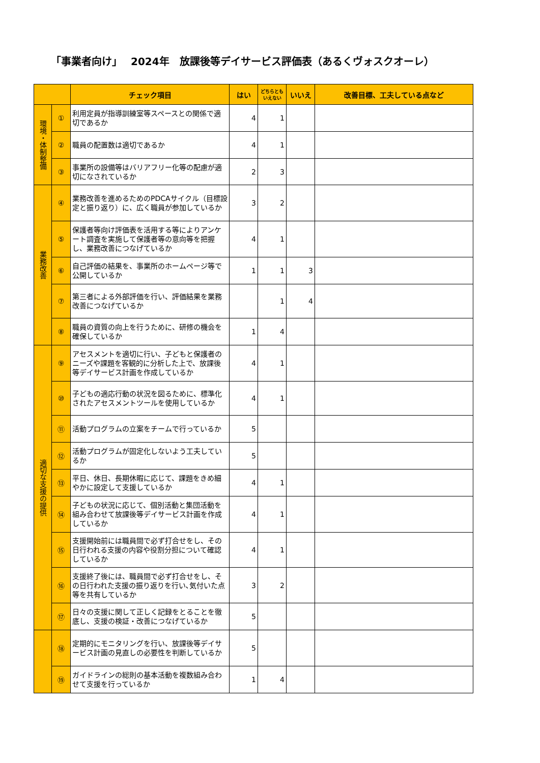「事業者向け」　 2024年　放課後等デイサービス評価表（あるくヴォスクオーレ）
| | | チェック項目 | はい | どちらとも いえない | いいえ | 改善目標、工夫している点など |
| --- | --- | --- | --- | --- | --- | --- |
| 環境・体制整備 | ① | 利用定員が指導訓練室等スペースとの関係で適切であるか | 4 | 1 | | |
| | ② | 職員の配置数は適切であるか | 4 | 1 | | |
| | ③ | 事業所の設備等はバリアフリー化等の配慮が適切になされているか | 2 | 3 | | |
| 業務改善 | ④ | 業務改善を進めるためのPDCAサイクル（目標設定と振り返り）に、広く職員が参加しているか | 3 | 2 | | |
| | ⑤ | 保護者等向け評価表を活用する等によりアンケート調査を実施して保護者等の意向等を把握し、業務改善につなげているか | 4 | 1 | | |
| | ⑥ | 自己評価の結果を、事業所のホームページ等で公開しているか | 1 | 1 | 3 | |
| | ⑦ | 第三者による外部評価を行い、評価結果を業務改善につなげているか | | 1 | 4 | |
| | ⑧ | 職員の資質の向上を行うために、研修の機会を確保しているか | 1 | 4 | | |
| 適切な支援の提供 | ⑨ | アセスメントを適切に行い、子どもと保護者のニーズや課題を客観的に分析した上で、放課後等デイサービス計画を作成しているか | 4 | 1 | | |
| | ⑩ | 子どもの適応行動の状況を図るために、標準化されたアセスメントツールを使用しているか | 4 | 1 | | |
| | ⑪ | 活動プログラムの立案をチームで行っているか | 5 | | | |
| | ⑫ | 活動プログラムが固定化しないよう工夫しているか | 5 | | | |
| | ⑬ | 平日、休日、長期休暇に応じて、課題をきめ細やかに設定して支援しているか | 4 | 1 | | |
| | ⑭ | 子どもの状況に応じて、個別活動と集団活動を組み合わせて放課後等デイサービス計画を作成しているか | 4 | 1 | | |
| | ⑮ | 支援開始前には職員間で必ず打合せをし、その日行われる支援の内容や役割分担について確認しているか | 4 | 1 | | |
| | ⑯ | 支援終了後には、職員間で必ず打合せをし、その日行われた支援の振り返りを行い､気付いた点等を共有しているか | 3 | 2 | | |
| | ⑰ | 日々の支援に関して正しく記録をとることを徹底し、支援の検証・改善につなげているか | 5 | | | |
| | ⑱ | 定期的にモニタリングを行い、放課後等デイサービス計画の見直しの必要性を判断しているか | 5 | | | |
| | ⑲ | ガイドラインの総則の基本活動を複数組み合わせて支援を行っているか | 1 | 4 | | |